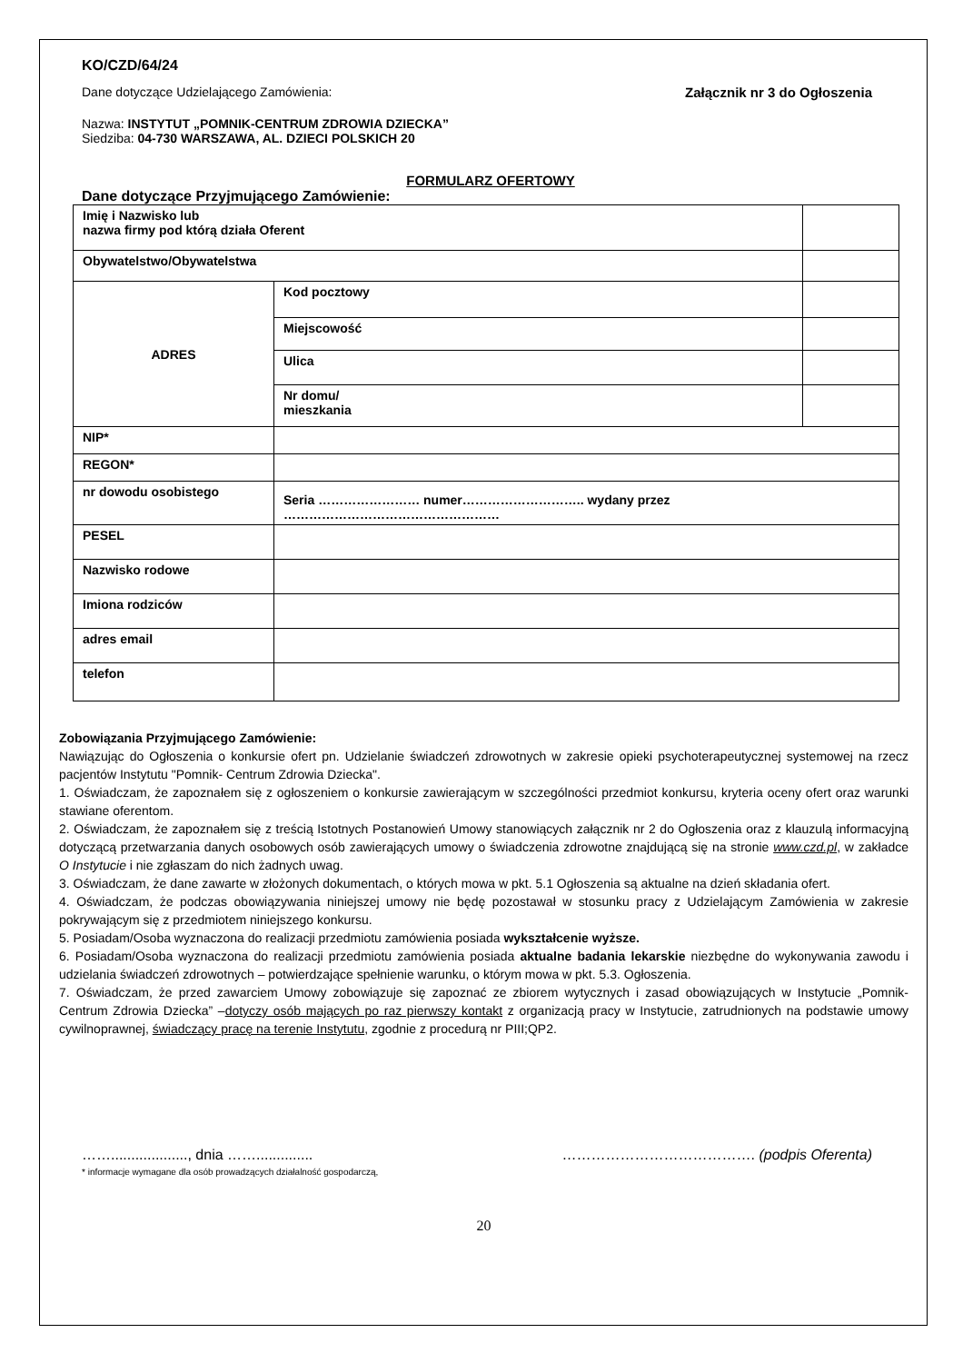KO/CZD/64/24
Dane dotyczące Udzielającego Zamówienia: Załącznik nr 3 do Ogłoszenia
Nazwa: INSTYTUT „POMNIK-CENTRUM ZDROWIA DZIECKA”
Siedziba: 04-730 WARSZAWA, AL. DZIECI POLSKICH 20
FORMULARZ OFERTOWY
Dane dotyczące Przyjmującego Zamówienie:
| Imię i Nazwisko lub nazwa firmy pod którą działa Oferent | | |
| Obywatelstwo/Obywatelstwa | | |
| ADRES | Kod pocztowy | |
| | Miejscowość | |
| | Ulica | |
| | Nr domu/ mieszkania | |
| NIP* | | |
| REGON* | | |
| nr dowodu osobistego | Seria …………………… numer……………………….. wydany przez …………………………………………… | |
| PESEL | | |
| Nazwisko rodowe | | |
| Imiona rodziców | | |
| adres email | | |
| telefon | | |
Zobowiązania Przyjmującego Zamówienie:
Nawiązując do Ogłoszenia o konkursie ofert pn. Udzielanie świadczeń zdrowotnych w zakresie opieki psychoterapeutycznej systemowej na rzecz pacjentów Instytutu "Pomnik- Centrum Zdrowia Dziecka".
1. Oświadczam, że zapoznałem się z ogłoszeniem o konkursie zawierającym w szczególności przedmiot konkursu, kryteria oceny ofert oraz warunki stawiane oferentom.
2. Oświadczam, że zapoznałem się z treścią Istotnych Postanowień Umowy stanowiących załącznik nr 2 do Ogłoszenia oraz z klauzulą informacyjną dotyczącą przetwarzania danych osobowych osób zawierających umowy o świadczenia zdrowotne znajdującą się na stronie www.czd.pl, w zakładce O Instytucie i nie zgłaszam do nich żadnych uwag.
3. Oświadczam, że dane zawarte w złożonych dokumentach, o których mowa w pkt. 5.1 Ogłoszenia są aktualne na dzień składania ofert.
4. Oświadczam, że podczas obowiązywania niniejszej umowy nie będę pozostawał w stosunku pracy z Udzielającym Zamówienia w zakresie pokrywającym się z przedmiotem niniejszego konkursu.
5. Posiadam/Osoba wyznaczona do realizacji przedmiotu zamówienia posiada wykształcenie wyższe.
6. Posiadam/Osoba wyznaczona do realizacji przedmiotu zamówienia posiada aktualne badania lekarskie niezbędne do wykonywania zawodu i udzielania świadczeń zdrowotnych – potwierdzające spełnienie warunku, o którym mowa w pkt. 5.3. Ogłoszenia.
7. Oświadczam, że przed zawarciem Umowy zobowiązuje się zapoznać ze zbiorem wytycznych i zasad obowiązujących w Instytucie „Pomnik- Centrum Zdrowia Dziecka” –dotyczy osób mających po raz pierwszy kontakt z organizacją pracy w Instytucie, zatrudnionych na podstawie umowy cywilnoprawnej, świadczący pracę na terenie Instytutu, zgodnie z procedurą nr PIII;QP2.
……..................., dnia …….............. …………………………………. (podpis Oferenta)
* informacje wymagane dla osób prowadzących działalność gospodarczą,
20